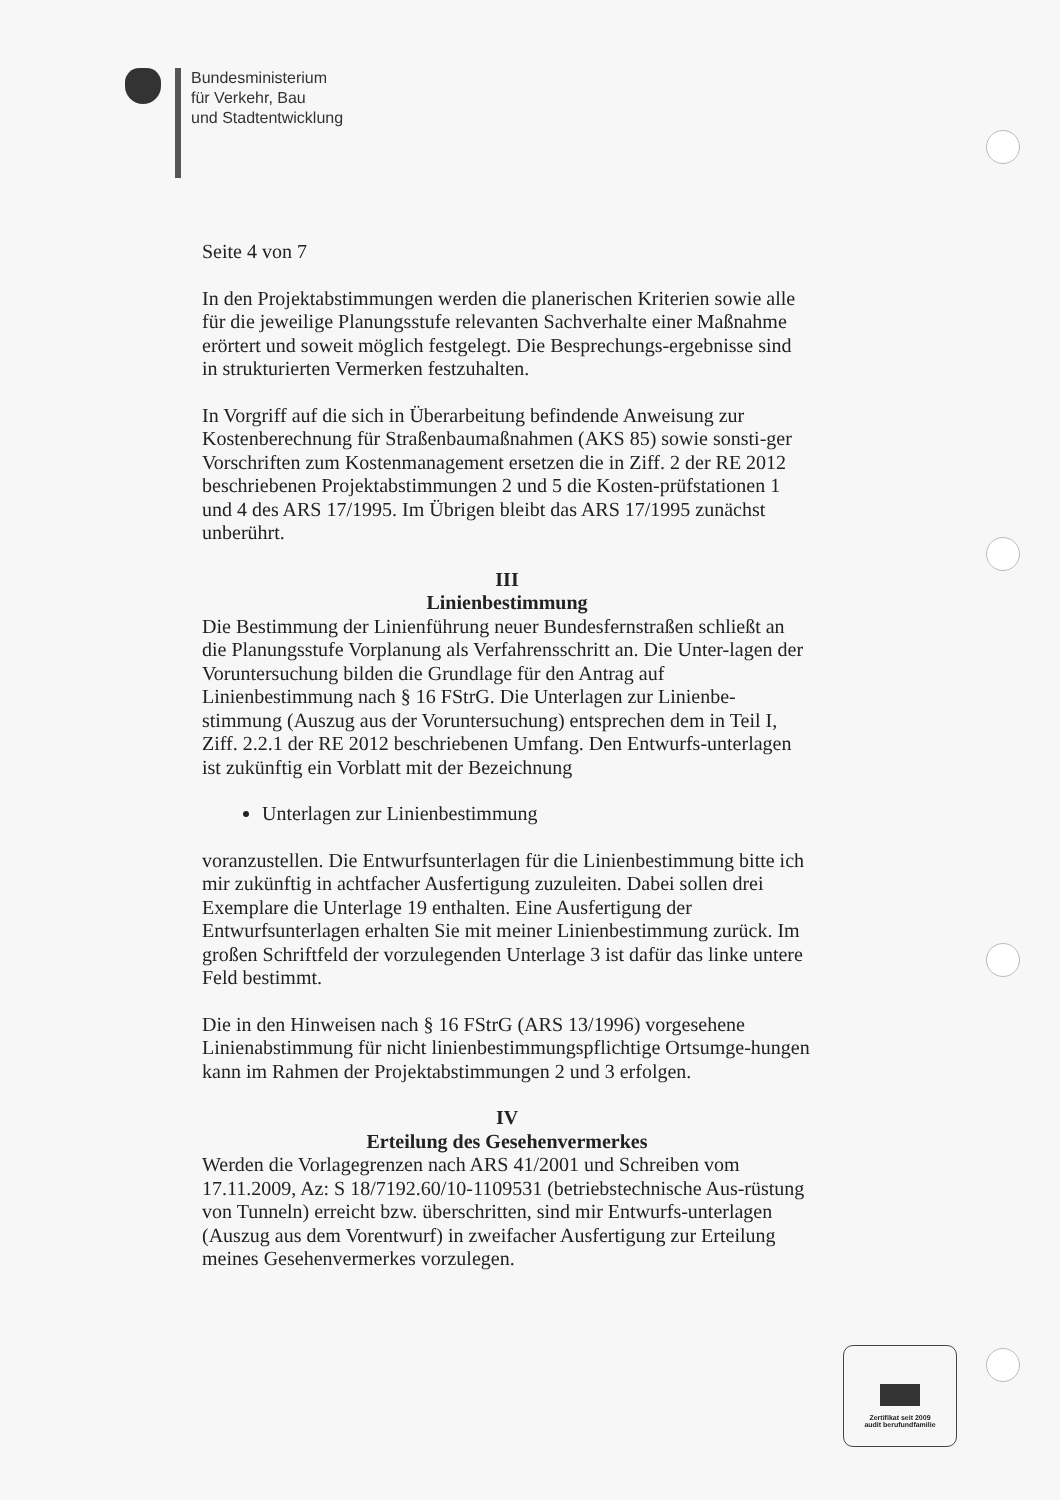Bundesministerium
für Verkehr, Bau
und Stadtentwicklung
Seite 4 von 7
In den Projektabstimmungen werden die planerischen Kriterien sowie alle für die jeweilige Planungsstufe relevanten Sachverhalte einer Maßnahme erörtert und soweit möglich festgelegt. Die Besprechungs-ergebnisse sind in strukturierten Vermerken festzuhalten.
In Vorgriff auf die sich in Überarbeitung befindende Anweisung zur Kostenberechnung für Straßenbaumaßnahmen (AKS 85) sowie sonsti-ger Vorschriften zum Kostenmanagement ersetzen die in Ziff. 2 der RE 2012 beschriebenen Projektabstimmungen 2 und 5 die Kosten-prüfstationen 1 und 4 des ARS 17/1995. Im Übrigen bleibt das ARS 17/1995 zunächst unberührt.
III
Linienbestimmung
Die Bestimmung der Linienführung neuer Bundesfernstraßen schließt an die Planungsstufe Vorplanung als Verfahrensschritt an. Die Unter-lagen der Voruntersuchung bilden die Grundlage für den Antrag auf Linienbestimmung nach § 16 FStrG. Die Unterlagen zur Linienbe-stimmung (Auszug aus der Voruntersuchung) entsprechen dem in Teil I, Ziff. 2.2.1 der RE 2012 beschriebenen Umfang. Den Entwurfs-unterlagen ist zukünftig ein Vorblatt mit der Bezeichnung
Unterlagen zur Linienbestimmung
voranzustellen. Die Entwurfsunterlagen für die Linienbestimmung bitte ich mir zukünftig in achtfacher Ausfertigung zuzuleiten. Dabei sollen drei Exemplare die Unterlage 19 enthalten. Eine Ausfertigung der Entwurfsunterlagen erhalten Sie mit meiner Linienbestimmung zurück. Im großen Schriftfeld der vorzulegenden Unterlage 3 ist dafür das linke untere Feld bestimmt.
Die in den Hinweisen nach § 16 FStrG (ARS 13/1996) vorgesehene Linienabstimmung für nicht linienbestimmungspflichtige Ortsumge-hungen kann im Rahmen der Projektabstimmungen 2 und 3 erfolgen.
IV
Erteilung des Gesehenvermerkes
Werden die Vorlagegrenzen nach ARS 41/2001 und Schreiben vom 17.11.2009, Az: S 18/7192.60/10-1109531 (betriebstechnische Aus-rüstung von Tunneln) erreicht bzw. überschritten, sind mir Entwurfs-unterlagen (Auszug aus dem Vorentwurf) in zweifacher Ausfertigung zur Erteilung meines Gesehenvermerkes vorzulegen.
Zertifikat seit 2009
audit berufundfamilie